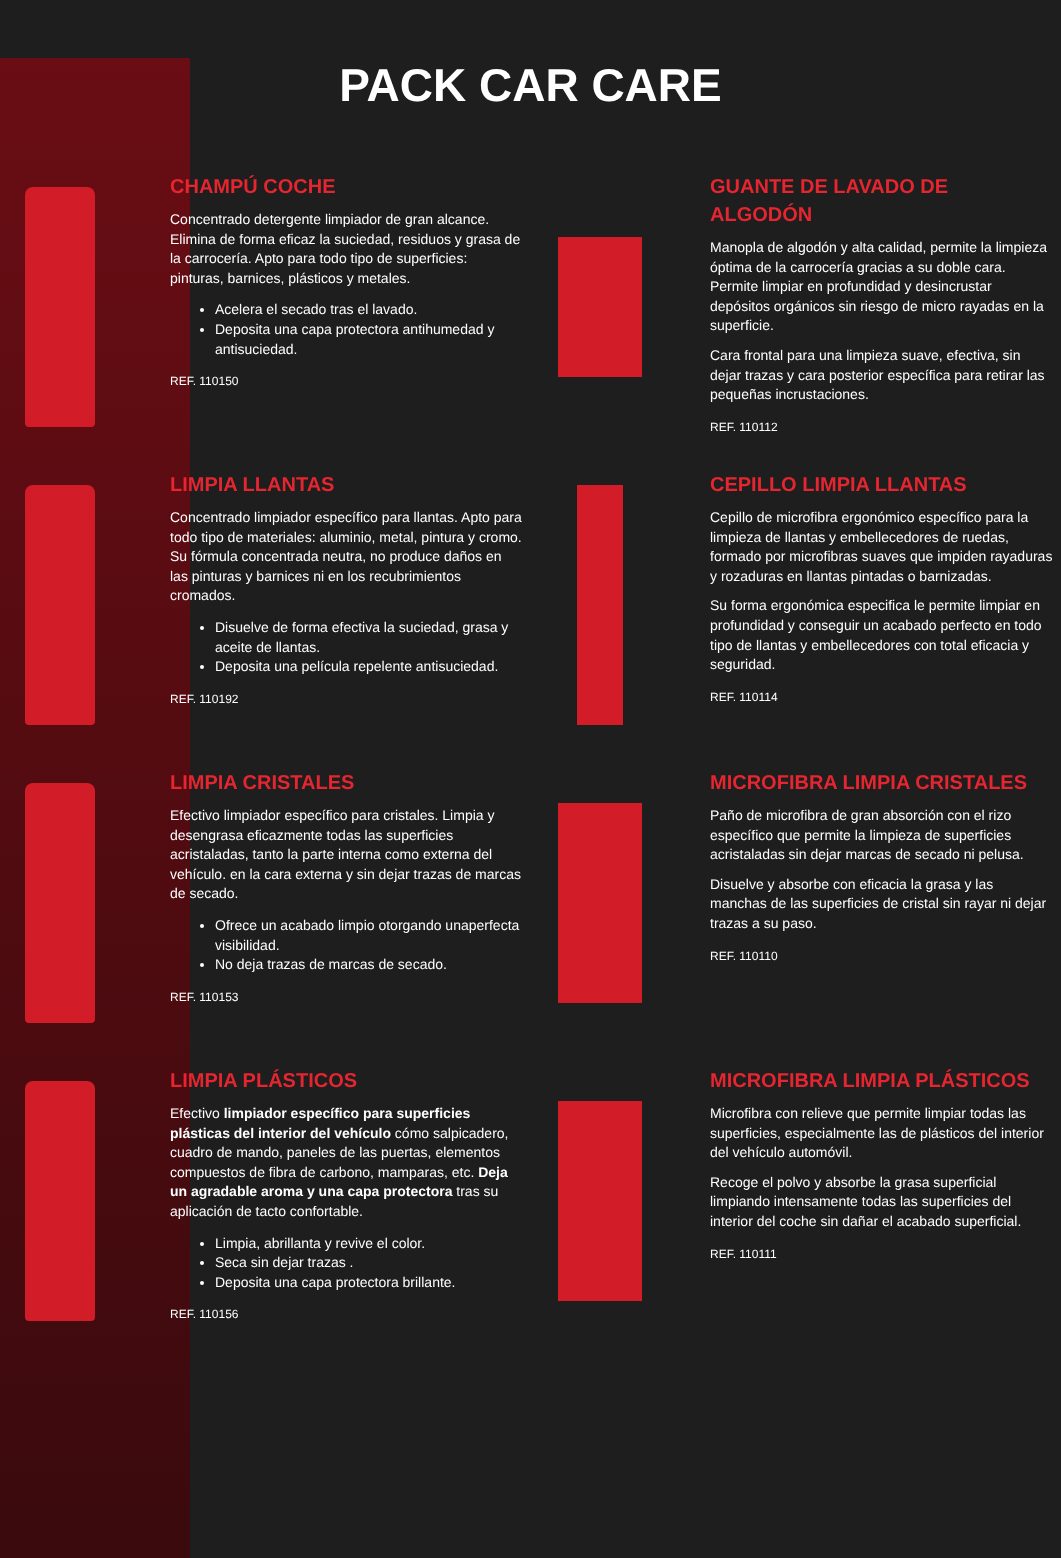PACK CAR CARE
CHAMPÚ COCHE
Concentrado detergente limpiador de gran alcance. Elimina de forma eficaz la suciedad, residuos y grasa de la carrocería. Apto para todo tipo de superficies: pinturas, barnices, plásticos y metales.
Acelera el secado tras el lavado.
Deposita una capa protectora antihumedad y antisuciedad.
REF. 110150
GUANTE DE LAVADO DE ALGODÓN
Manopla de algodón y alta calidad, permite la limpieza óptima de la carrocería gracias a su doble cara. Permite limpiar en profundidad y desincrustar depósitos orgánicos sin riesgo de micro rayadas en la superficie.
Cara frontal para una limpieza suave, efectiva, sin dejar trazas y cara posterior específica para retirar las pequeñas incrustaciones.
REF. 110112
LIMPIA LLANTAS
Concentrado limpiador específico para llantas. Apto para todo tipo de materiales: aluminio, metal, pintura y cromo. Su fórmula concentrada neutra, no produce daños en las pinturas y barnices ni en los recubrimientos cromados.
Disuelve de forma efectiva la suciedad, grasa y aceite de llantas.
Deposita una película repelente antisuciedad.
REF. 110192
CEPILLO LIMPIA LLANTAS
Cepillo de microfibra ergonómico específico para la limpieza de llantas y embellecedores de ruedas, formado por microfibras suaves que impiden rayaduras y rozaduras en llantas pintadas o barnizadas.
Su forma ergonómica especifica le permite limpiar en profundidad y conseguir un acabado perfecto en todo tipo de llantas y embellecedores con total eficacia y seguridad.
REF. 110114
LIMPIA CRISTALES
Efectivo limpiador específico para cristales. Limpia y desengrasa eficazmente todas las superficies acristaladas, tanto la parte interna como externa del vehículo. en la cara externa y sin dejar trazas de marcas de secado.
Ofrece un acabado limpio otorgando unaperfecta visibilidad.
No deja trazas de marcas de secado.
REF. 110153
MICROFIBRA LIMPIA CRISTALES
Paño de microfibra de gran absorción con el rizo específico que permite la limpieza de superficies acristaladas sin dejar marcas de secado ni pelusa.
Disuelve y absorbe con eficacia la grasa y las manchas de las superficies de cristal sin rayar ni dejar trazas a su paso.
REF. 110110
LIMPIA PLÁSTICOS
Efectivo limpiador específico para superficies plásticas del interior del vehículo cómo salpicadero, cuadro de mando, paneles de las puertas, elementos compuestos de fibra de carbono, mamparas, etc. Deja un agradable aroma y una capa protectora tras su aplicación de tacto confortable.
Limpia, abrillanta y revive el color.
Seca sin dejar trazas .
Deposita una capa protectora brillante.
REF. 110156
MICROFIBRA LIMPIA PLÁSTICOS
Microfibra con relieve que permite limpiar todas las superficies, especialmente las de plásticos del interior del vehículo automóvil.
Recoge el polvo y absorbe la grasa superficial limpiando intensamente todas las superficies del interior del coche sin dañar el acabado superficial.
REF. 110111